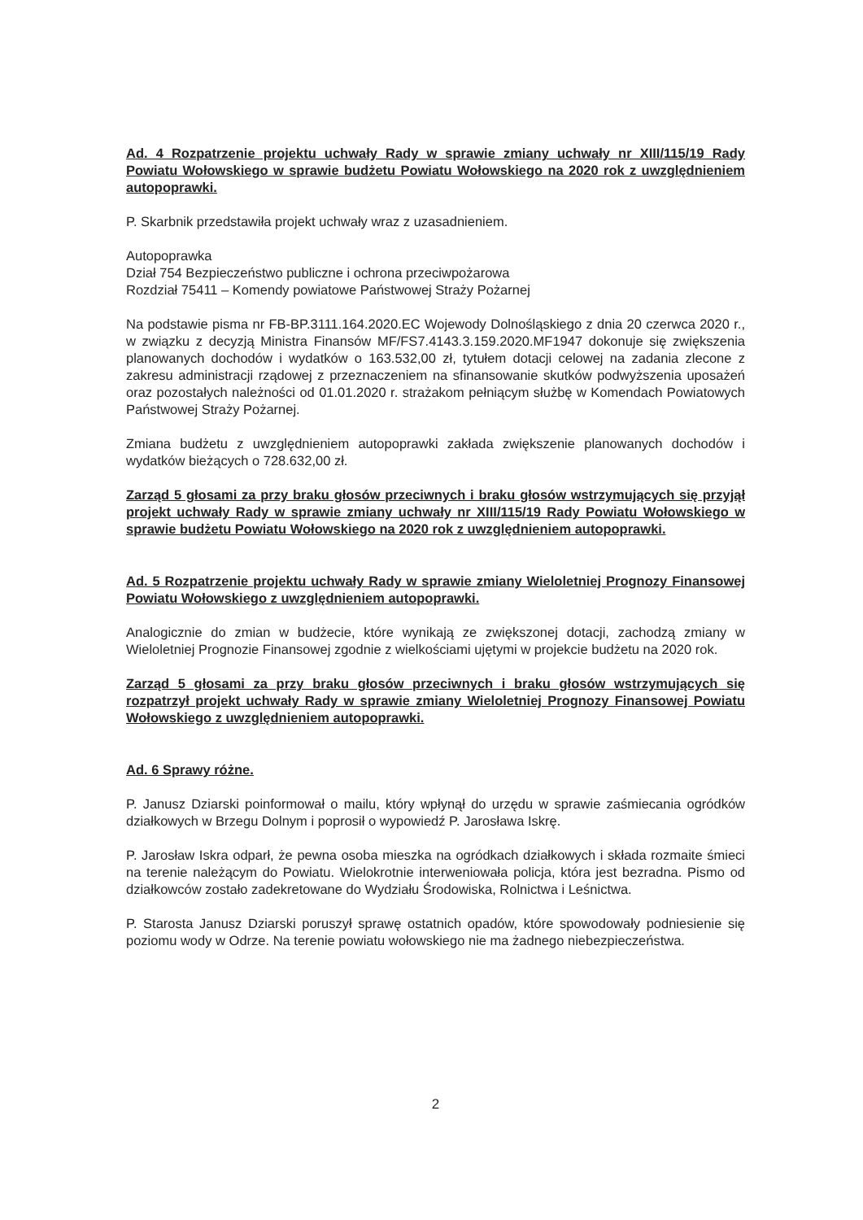Ad. 4 Rozpatrzenie projektu uchwały Rady w sprawie zmiany uchwały nr XIII/115/19 Rady Powiatu Wołowskiego w sprawie budżetu Powiatu Wołowskiego na 2020 rok z uwzględnieniem autopoprawki.
P. Skarbnik przedstawiła projekt uchwały wraz z uzasadnieniem.
Autopoprawka
Dział 754 Bezpieczeństwo publiczne i ochrona przeciwpożarowa
Rozdział 75411 – Komendy powiatowe Państwowej Straży Pożarnej
Na podstawie pisma nr FB-BP.3111.164.2020.EC Wojewody Dolnośląskiego z dnia 20 czerwca 2020 r., w związku z decyzją Ministra Finansów MF/FS7.4143.3.159.2020.MF1947 dokonuje się zwiększenia planowanych dochodów i wydatków o 163.532,00 zł, tytułem dotacji celowej na zadania zlecone z zakresu administracji rządowej z przeznaczeniem na sfinansowanie skutków podwyższenia uposażeń oraz pozostałych należności od 01.01.2020 r. strażakom pełniącym służbę w Komendach Powiatowych Państwowej Straży Pożarnej.
Zmiana budżetu z uwzględnieniem autopoprawki zakłada zwiększenie planowanych dochodów i wydatków bieżących o 728.632,00 zł.
Zarząd 5 głosami za przy braku głosów przeciwnych i braku głosów wstrzymujących się przyjął projekt uchwały Rady w sprawie zmiany uchwały nr XIII/115/19 Rady Powiatu Wołowskiego w sprawie budżetu Powiatu Wołowskiego na 2020 rok z uwzględnieniem autopoprawki.
Ad. 5 Rozpatrzenie projektu uchwały Rady w sprawie zmiany Wieloletniej Prognozy Finansowej Powiatu Wołowskiego z uwzględnieniem autopoprawki.
Analogicznie do zmian w budżecie, które wynikają ze zwiększonej dotacji, zachodzą zmiany w Wieloletniej Prognozie Finansowej zgodnie z wielkościami ujętymi w projekcie budżetu na 2020 rok.
Zarząd 5 głosami za przy braku głosów przeciwnych i braku głosów wstrzymujących się rozpatrzył projekt uchwały Rady w sprawie zmiany Wieloletniej Prognozy Finansowej Powiatu Wołowskiego z uwzględnieniem autopoprawki.
Ad. 6 Sprawy różne.
P. Janusz Dziarski poinformował o mailu, który wpłynął do urzędu w sprawie zaśmiecania ogródków działkowych w Brzegu Dolnym i poprosił o wypowiedź P. Jarosława Iskrę.
P. Jarosław Iskra odparł, że pewna osoba mieszka na ogródkach działkowych i składa rozmaite śmieci na terenie należącym do Powiatu. Wielokrotnie interweniowała policja, która jest bezradna. Pismo od działkowców zostało zadekretowane do Wydziału Środowiska, Rolnictwa i Leśnictwa.
P. Starosta Janusz Dziarski poruszył sprawę ostatnich opadów, które spowodowały podniesienie się poziomu wody w Odrze. Na terenie powiatu wołowskiego nie ma żadnego niebezpieczeństwa.
2